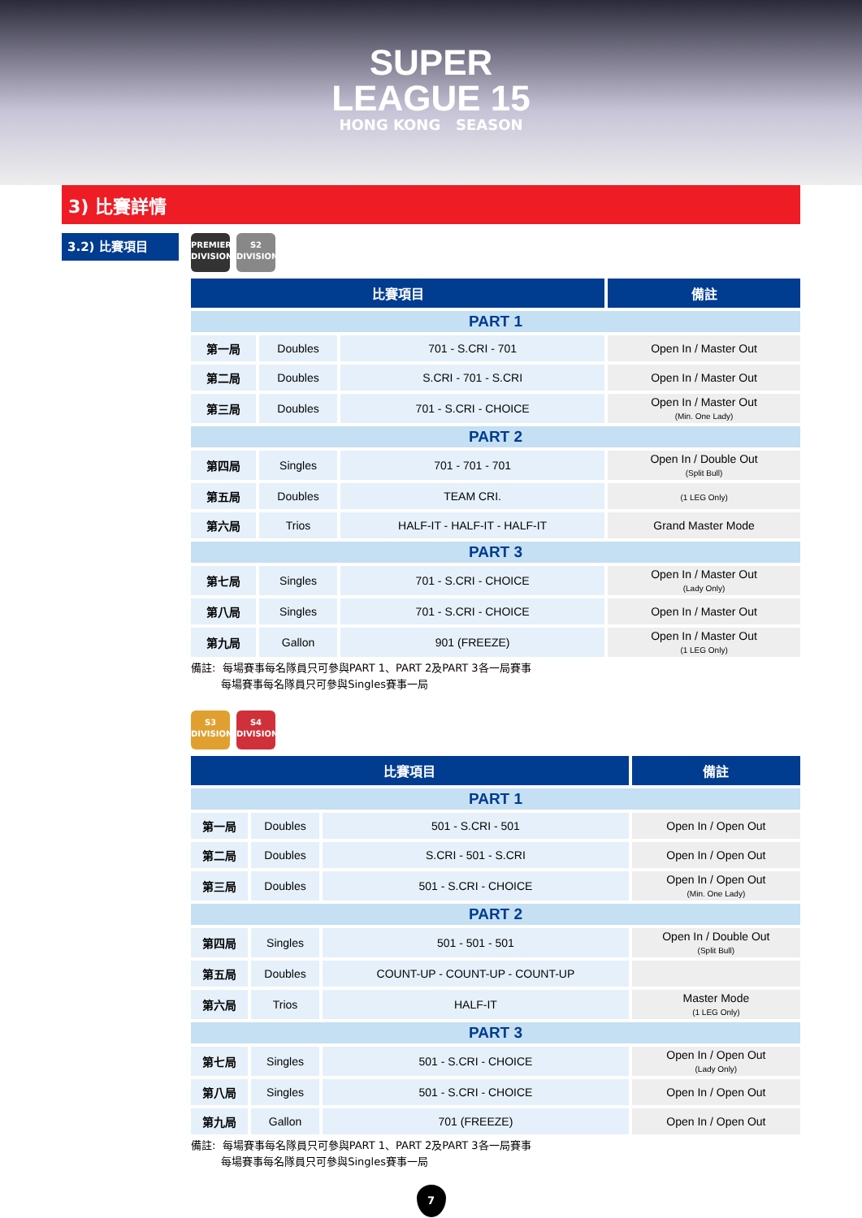SUPER
LEAGUE 15
HONG KONG SEASON
3) 比賽詳情
3.2) 比賽項目
PREMIER
DIVISION
S2
DIVISION
| 比賽項目 | | | 備註 |
| --- | --- | --- | --- |
| PART 1 | | | |
| 第一局 | Doubles | 701 - S.CRI - 701 | Open In / Master Out |
| 第二局 | Doubles | S.CRI - 701 - S.CRI | Open In / Master Out |
| 第三局 | Doubles | 701 - S.CRI - CHOICE | Open In / Master Out (Min. One Lady) |
| PART 2 | | | |
| 第四局 | Singles | 701 - 701 - 701 | Open In / Double Out (Split Bull) |
| 第五局 | Doubles | TEAM CRI. | (1 LEG Only) |
| 第六局 | Trios | HALF-IT - HALF-IT - HALF-IT | Grand Master Mode |
| PART 3 | | | |
| 第七局 | Singles | 701 - S.CRI - CHOICE | Open In / Master Out (Lady Only) |
| 第八局 | Singles | 701 - S.CRI - CHOICE | Open In / Master Out |
| 第九局 | Gallon | 901 (FREEZE) | Open In / Master Out (1 LEG Only) |
備註: 每場賽事每名隊員只可參與PART 1、PART 2及PART 3各一局賽事
每場賽事每名隊員只可參與Singles賽事一局
S3
DIVISION
S4
DIVISION
| 比賽項目 | | | 備註 |
| --- | --- | --- | --- |
| PART 1 | | | |
| 第一局 | Doubles | 501 - S.CRI - 501 | Open In / Open Out |
| 第二局 | Doubles | S.CRI - 501 - S.CRI | Open In / Open Out |
| 第三局 | Doubles | 501 - S.CRI - CHOICE | Open In / Open Out (Min. One Lady) |
| PART 2 | | | |
| 第四局 | Singles | 501 - 501 - 501 | Open In / Double Out (Split Bull) |
| 第五局 | Doubles | COUNT-UP - COUNT-UP - COUNT-UP | |
| 第六局 | Trios | HALF-IT | Master Mode (1 LEG Only) |
| PART 3 | | | |
| 第七局 | Singles | 501 - S.CRI - CHOICE | Open In / Open Out (Lady Only) |
| 第八局 | Singles | 501 - S.CRI - CHOICE | Open In / Open Out |
| 第九局 | Gallon | 701 (FREEZE) | Open In / Open Out |
備註: 每場賽事每名隊員只可參與PART 1、PART 2及PART 3各一局賽事
每場賽事每名隊員只可參與Singles賽事一局
7